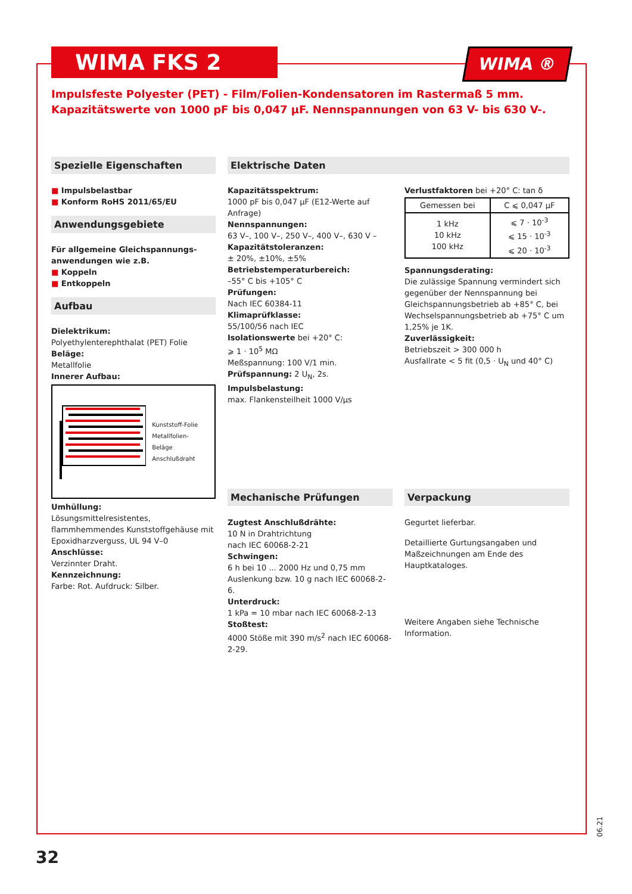WIMA FKS 2
WIMA ®
Impulsfeste Polyester (PET) - Film/Folien-Kondensatoren im Rastermaß 5 mm.
Kapazitätswerte von 1000 pF bis 0,047 µF. Nennspannungen von 63 V- bis 630 V-.
Spezielle Eigenschaften
■ Impulsbelastbar
■ Konform RoHS 2011/65/EU
Anwendungsgebiete
Für allgemeine Gleichspannungs-anwendungen wie z.B.
■ Koppeln
■ Entkoppeln
Aufbau
Dielektrikum:
Polyethylenterephthalat (PET) Folie
Beläge:
Metallfolie
Innerer Aufbau:
Kunststoff-Folie
Metallfolien-Beläge
Anschlußdraht
Umhüllung:
Lösungsmittelresistentes, flammhemmendes Kunststoffgehäuse mit Epoxidharzverguss, UL 94 V–0
Anschlüsse:
Verzinnter Draht.
Kennzeichnung:
Farbe: Rot. Aufdruck: Silber.
Elektrische Daten
Kapazitätsspektrum:
1000 pF bis 0,047 µF (E12-Werte auf Anfrage)
Nennspannungen:
63 V–, 100 V–, 250 V–, 400 V–, 630 V –
Kapazitätstoleranzen:
± 20%, ±10%, ±5%
Betriebstemperaturbereich:
–55° C bis +105° C
Prüfungen:
Nach IEC 60384-11
Klimaprüfklasse:
55/100/56 nach IEC
Isolationswerte bei +20° C:
⩾ 1 · 10<sup>5</sup> MΩ
Meßspannung: 100 V/1 min.
Prüfspannung: 2 U<sub>N</sub>, 2s.
Impulsbelastung:
max. Flankensteilheit 1000 V/µs
Verlustfaktoren bei +20° C: tan δ
| Gemessen bei | C ⩽ 0,047 µF |
| --- | --- |
| 1 kHz 10 kHz 100 kHz | ⩽ 7 · 10<sup>-3</sup> ⩽ 15 · 10<sup>-3</sup> ⩽ 20 · 10<sup>-3</sup> |
Spannungsderating:
Die zulässige Spannung vermindert sich gegenüber der Nennspannung bei Gleichspannungsbetrieb ab +85° C, bei Wechselspannungsbetrieb ab +75° C um 1,25% je 1K.
Zuverlässigkeit:
Betriebszeit > 300 000 h
Ausfallrate < 5 fit (0,5 · U<sub>N</sub> und 40° C)
Mechanische Prüfungen
Zugtest Anschlußdrähte:
10 N in Drahtrichtung
nach IEC 60068-2-21
Schwingen:
6 h bei 10 ... 2000 Hz und 0,75 mm Auslenkung bzw. 10 g nach IEC 60068-2-6.
Unterdruck:
1 kPa = 10 mbar nach IEC 60068-2-13
Stoßtest:
4000 Stöße mit 390 m/s<sup>2</sup> nach IEC 60068-2-29.
Verpackung
Gegurtet lieferbar.
Detaillierte Gurtungsangaben und Maßzeichnungen am Ende des Hauptkataloges.
Weitere Angaben siehe Technische Information.
32
06.21